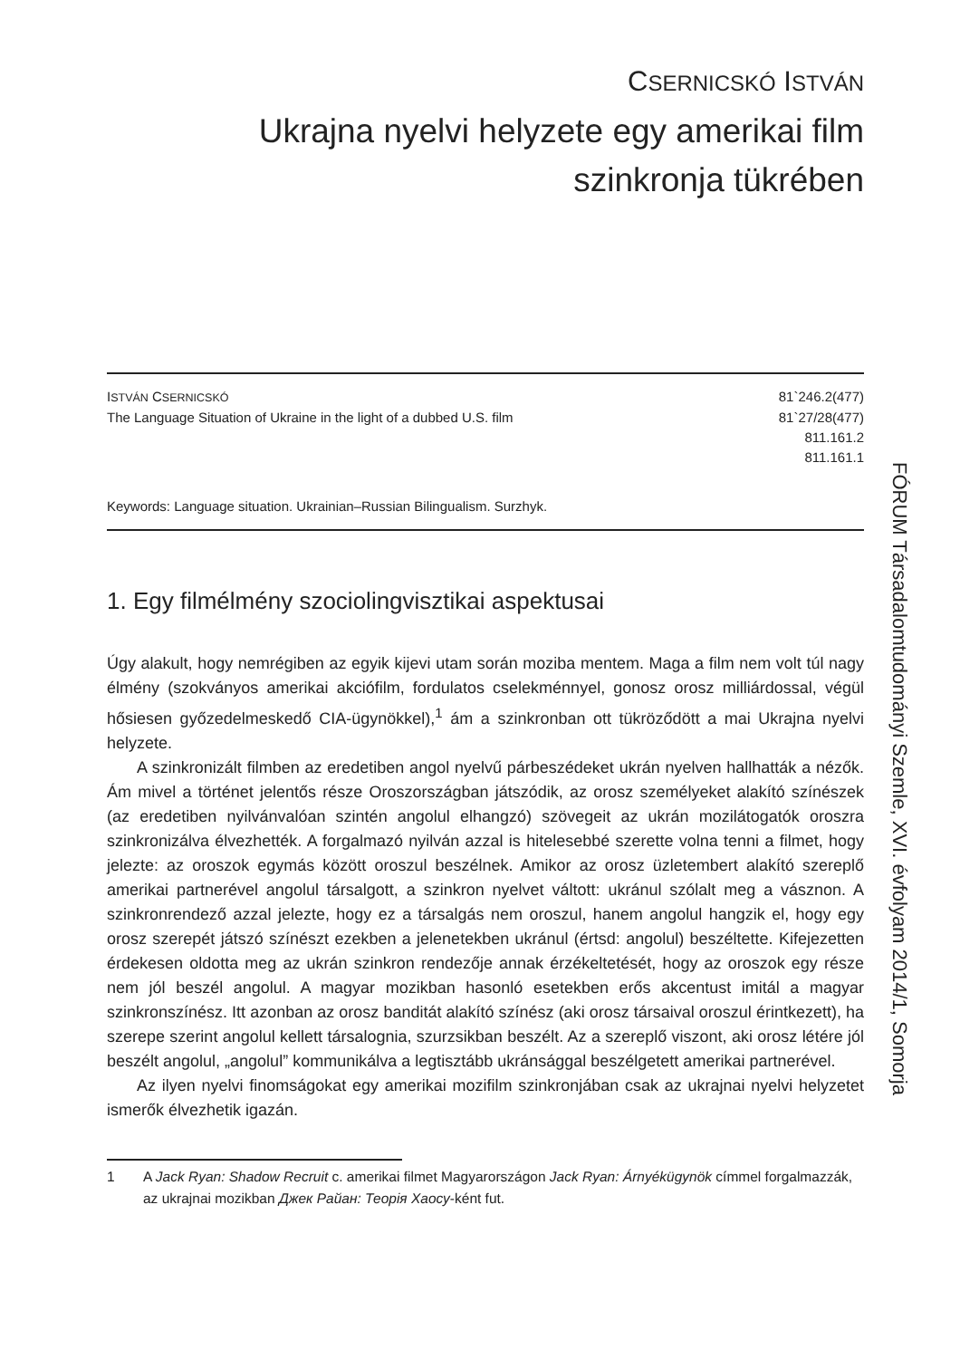CSERNICSKÓ ISTVÁN
Ukrajna nyelvi helyzete egy amerikai film
szinkronja tükrében
ISTVÁN CSERNICSKÓ 81`246.2(477)
The Language Situation of Ukraine in the light of a dubbed U.S. film 81`27/28(477)
811.161.2
811.161.1
Keywords: Language situation. Ukrainian–Russian Bilingualism. Surzhyk.
1. Egy filmélmény szociolingvisztikai aspektusai
Úgy alakult, hogy nemrégiben az egyik kijevi utam során moziba mentem. Maga a film nem volt túl nagy élmény (szokványos amerikai akciófilm, fordulatos cselekménnyel, gonosz orosz milliárdossal, végül hősiesen győzedelmeskedő CIA-ügynökkel),<sup>1</sup> ám a szinkronban ott tükröződött a mai Ukrajna nyelvi helyzete.
A szinkronizált filmben az eredetiben angol nyelvű párbeszédeket ukrán nyelven hallhatták a nézők. Ám mivel a történet jelentős része Oroszországban játszódik, az orosz személyeket alakító színészek (az eredetiben nyilvánvalóan szintén angolul elhangzó) szövegeit az ukrán mozilátogatók oroszra szinkronizálva élvezhették. A forgalmazó nyilván azzal is hitelesebbé szerette volna tenni a filmet, hogy jelezte: az oroszok egymás között oroszul beszélnek. Amikor az orosz üzletembert alakító szereplő amerikai partnerével angolul társalgott, a szinkron nyelvet váltott: ukránul szólalt meg a vásznon. A szinkronrendező azzal jelezte, hogy ez a társalgás nem oroszul, hanem angolul hangzik el, hogy egy orosz szerepét játszó színészt ezekben a jelenetekben ukránul (értsd: angolul) beszéltette. Kifejezetten érdekesen oldotta meg az ukrán szinkron rendezője annak érzékeltetését, hogy az oroszok egy része nem jól beszél angolul. A magyar mozikban hasonló esetekben erős akcentust imitál a magyar szinkronszínész. Itt azonban az orosz banditát alakító színész (aki orosz társaival oroszul érintkezett), ha szerepe szerint angolul kellett társalognia, szurzsikban beszélt. Az a szereplő viszont, aki orosz létére jól beszélt angolul, „angolul” kommunikálva a legtisztább ukránsággal beszélgetett amerikai partnerével.
Az ilyen nyelvi finomságokat egy amerikai mozifilm szinkronjában csak az ukrajnai nyelvi helyzetet ismerők élvezhetik igazán.
1 A Jack Ryan: Shadow Recruit c. amerikai filmet Magyarországon Jack Ryan: Árnyékügynök címmel forgalmazzák, az ukrajnai mozikban Джек Райан: Теорія Хаосу-ként fut.
FÓRUM Társadalomtudományi Szemle, XVI. évfolyam 2014/1, Somorja